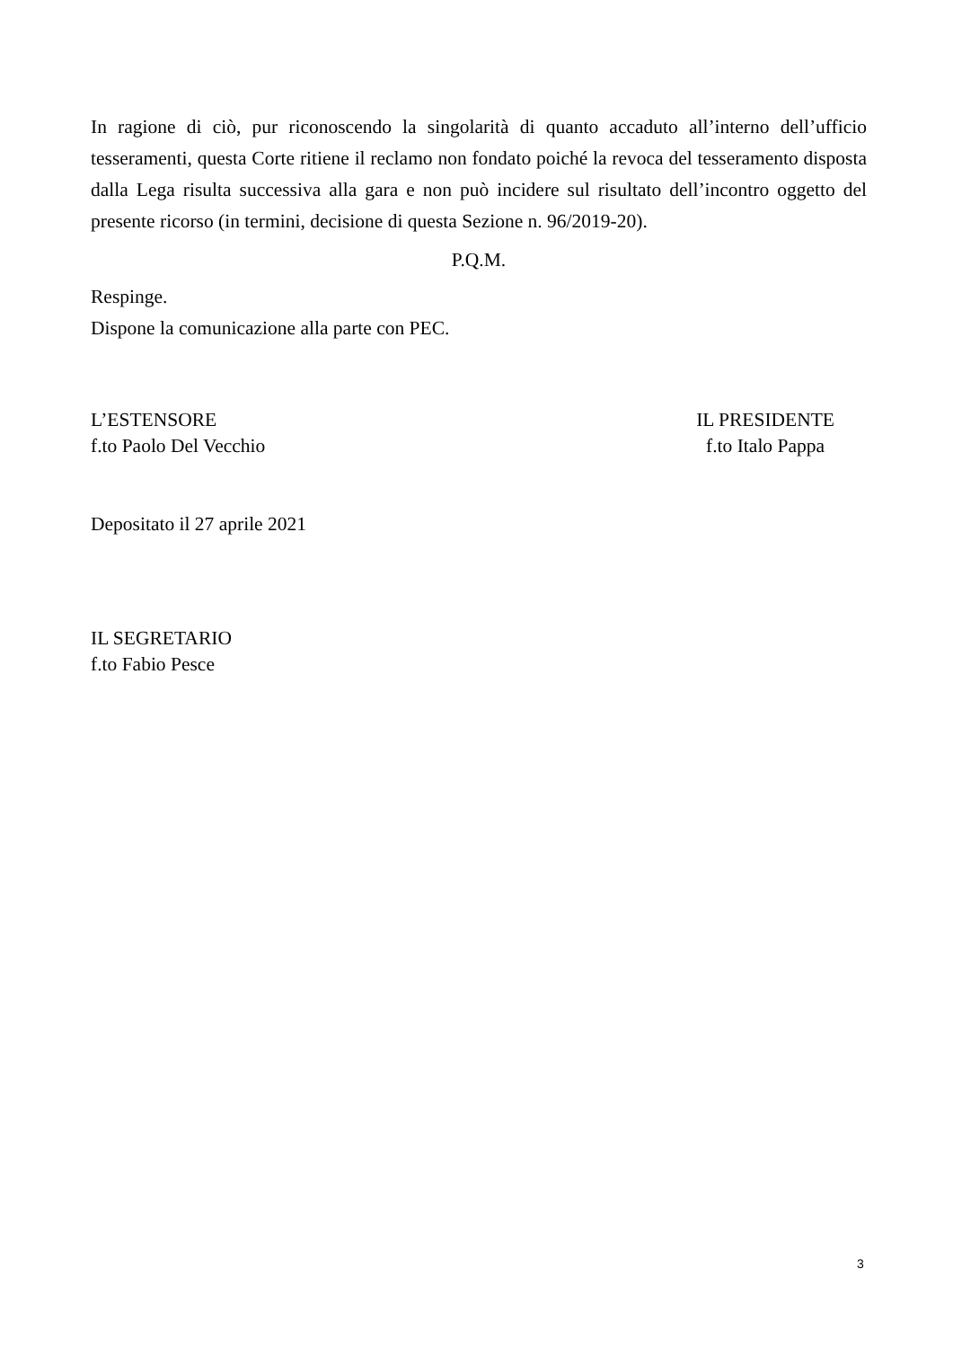In ragione di ciò, pur riconoscendo la singolarità di quanto accaduto all’interno dell’ufficio tesseramenti, questa Corte ritiene il reclamo non fondato poiché la revoca del tesseramento disposta dalla Lega risulta successiva alla gara e non può incidere sul risultato dell’incontro oggetto del presente ricorso (in termini, decisione di questa Sezione n. 96/2019-20).
P.Q.M.
Respinge.
Dispone la comunicazione alla parte con PEC.
L’ESTENSORE
f.to Paolo Del Vecchio
IL PRESIDENTE
f.to Italo Pappa
Depositato il 27 aprile 2021
IL SEGRETARIO
f.to Fabio Pesce
3